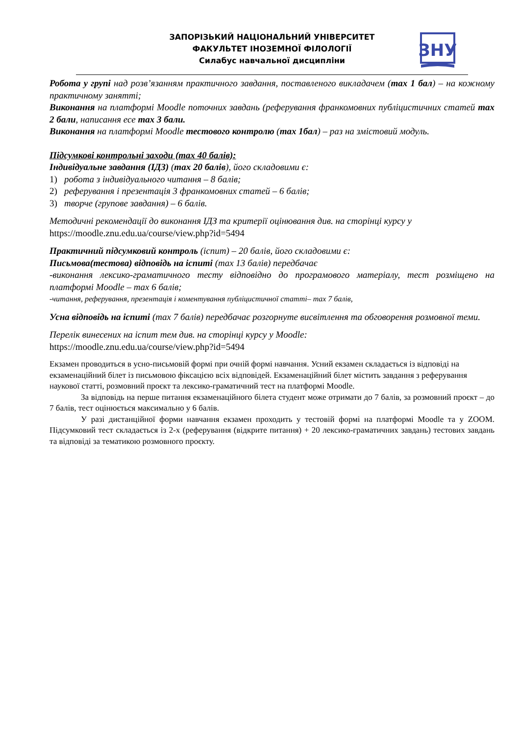ЗАПОРІЗЬКИЙ НАЦІОНАЛЬНИЙ УНІВЕРСИТЕТ
ФАКУЛЬТЕТ ІНОЗЕМНОЇ ФІЛОЛОГІЇ
Силабус навчальної дисципліни
ЗНУ
Робота у групі над розв’язанням практичного завдання, поставленого викладачем (max 1 бал) – на кожному практичному занятті;
Виконання на платформі Moodle поточних завдань (реферування франкомовних публіцистичних статей max 2 бали, написання есе max 3 бали.
Виконання на платформі Moodle тестового контролю (max 1бал) – раз на змістовий модуль.
Підсумкові контрольні заходи (max 40 балів):
Індивідуальне завдання (ІДЗ) (max 20 балів), його складовими є:
1) робота з індивідуального читання – 8 балів;
2) реферування і презентація 3 франкомовних статей – 6 балів;
3) творче (групове завдання) – 6 балів.
Методичні рекомендації до виконання ІДЗ та критерії оцінювання див. на сторінці курсу у https://moodle.znu.edu.ua/course/view.php?id=5494
Практичний підсумковий контроль (іспит) – 20 балів, його складовими є:
Письмова(тестова) відповідь на іспиті (max 13 балів) передбачає
-виконання лексико-граматичного тесту відповідно до програмового матеріалу, тест розміщено на платформі Moodle – max 6 балів;
-читання, реферування, презентація і коментування публіцистичної статті– max 7 балів,
Усна відповідь на іспиті (max 7 балів) передбачає розгорнуте висвітлення та обговорення розмовної теми.
Перелік винесених на іспит тем див. на сторінці курсу у Moodle:
https://moodle.znu.edu.ua/course/view.php?id=5494
Екзамен проводиться в усно-письмовій формі при очній формі навчання. Усний екзамен складається із відповіді на екзаменаційний білет із письмовою фіксацією всіх відповідей. Екзаменаційний білет містить завдання з реферування наукової статті, розмовний проєкт та лексико-граматичний тест на платформі Moodle.
За відповідь на перше питання екзаменаційного білета студент може отримати до 7 балів, за розмовний проєкт – до 7 балів, тест оцінюється максимально у 6 балів.
У разі дистанційної форми навчання екзамен проходить у тестовій формі на платформі Moodle та у ZOOM. Підсумковий тест складається із 2-х (реферування (відкрите питання) + 20 лексико-граматичних завдань) тестових завдань та відповіді за тематикою розмовного проєкту.